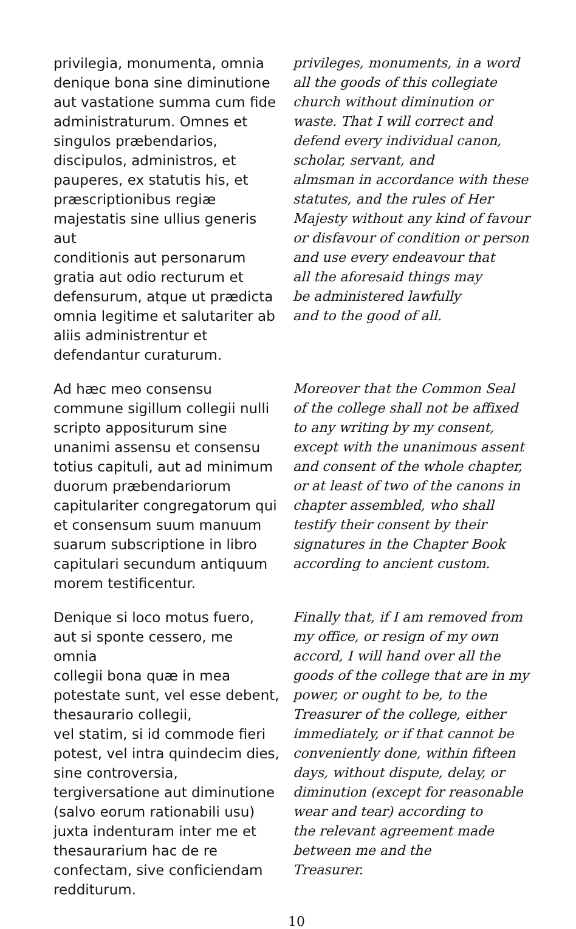privilegia, monumenta, omnia
denique bona sine diminutione
aut vastatione summa cum fide
administraturum. Omnes et
singulos præbendarios,
discipulos, administros, et
pauperes, ex statutis his, et
præscriptionibus regiæ
majestatis sine ullius generis aut
conditionis aut personarum
gratia aut odio recturum et
defensurum, atque ut prædicta
omnia legitime et salutariter ab
aliis administrentur et
defendantur curaturum.
privileges, monuments, in a word
all the goods of this collegiate
church without diminution or
waste. That I will correct and
defend every individual canon,
scholar, servant, and
almsman in accordance with these
statutes, and the rules of Her
Majesty without any kind of favour
or disfavour of condition or person
and use every endeavour that
all the aforesaid things may
be administered lawfully
and to the good of all.
Ad hæc meo consensu
commune sigillum collegii nulli
scripto appositurum sine
unanimi assensu et consensu
totius capituli, aut ad minimum
duorum præbendariorum
capitulariter congregatorum qui
et consensum suum manuum
suarum subscriptione in libro
capitulari secundum antiquum
morem testificentur.
Moreover that the Common Seal
of the college shall not be affixed
to any writing by my consent,
except with the unanimous assent
and consent of the whole chapter,
or at least of two of the canons in
chapter assembled, who shall
testify their consent by their
signatures in the Chapter Book
according to ancient custom.
Denique si loco motus fuero,
aut si sponte cessero, me omnia
collegii bona quæ in mea
potestate sunt, vel esse debent,
thesaurario collegii,
vel statim, si id commode fieri
potest, vel intra quindecim dies,
sine controversia,
tergiversatione aut diminutione
(salvo eorum rationabili usu)
juxta indenturam inter me et
thesaurarium hac de re
confectam, sive conficiendam
redditurum.
Finally that, if I am removed from
my office, or resign of my own
accord, I will hand over all the
goods of the college that are in my
power, or ought to be, to the
Treasurer of the college, either
immediately, or if that cannot be
conveniently done, within fifteen
days, without dispute, delay, or
diminution (except for reasonable
wear and tear) according to
the relevant agreement made
between me and the
Treasurer.
10